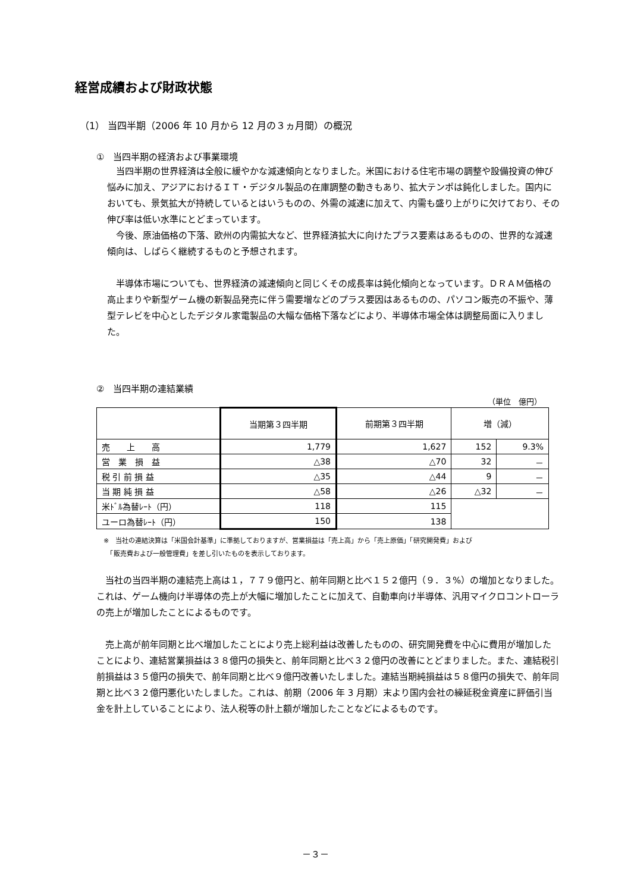経営成績および財政状態
（1） 当四半期（2006 年 10 月から 12 月の３ヵ月間）の概況
①　当四半期の経済および事業環境
　当四半期の世界経済は全般に緩やかな減速傾向となりました。米国における住宅市場の調整や設備投資の伸び悩みに加え、アジアにおけるＩＴ・デジタル製品の在庫調整の動きもあり、拡大テンポは鈍化しました。国内においても、景気拡大が持続しているとはいうものの、外需の減速に加えて、内需も盛り上がりに欠けており、その伸び率は低い水準にとどまっています。
　今後、原油価格の下落、欧州の内需拡大など、世界経済拡大に向けたプラス要素はあるものの、世界的な減速傾向は、しばらく継続するものと予想されます。
　半導体市場についても、世界経済の減速傾向と同じくその成長率は鈍化傾向となっています。ＤＲＡＭ価格の高止まりや新型ゲーム機の新製品発売に伴う需要増などのプラス要因はあるものの、パソコン販売の不振や、薄型テレビを中心としたデジタル家電製品の大幅な価格下落などにより、半導体市場全体は調整局面に入りました。
②　当四半期の連結業績
（単位　億円）
| | 当期第３四半期 | 前期第３四半期 | 増（減） | |
| --- | --- | --- | --- | --- |
| 売 上 高 | 1,779 | 1,627 | 152 | 9.3% |
| 営 業 損 益 | △38 | △70 | 32 | － |
| 税 引 前 損 益 | △35 | △44 | 9 | － |
| 当 期 純 損 益 | △58 | △26 | △32 | － |
| 米ﾄﾞﾙ為替ﾚｰﾄ（円） | 118 | 115 | | |
| ユーロ為替ﾚｰﾄ（円） | 150 | 138 | | |
※　当社の連結決算は「米国会計基準」に準拠しておりますが、営業損益は「売上高」から「売上原価」「研究開発費」および
　「販売費および一般管理費」を差し引いたものを表示しております。
　当社の当四半期の連結売上高は１，７７９億円と、前年同期と比べ１５２億円（９．３%）の増加となりました。これは、ゲーム機向け半導体の売上が大幅に増加したことに加えて、自動車向け半導体、汎用マイクロコントローラの売上が増加したことによるものです。
　売上高が前年同期と比べ増加したことにより売上総利益は改善したものの、研究開発費を中心に費用が増加したことにより、連結営業損益は３８億円の損失と、前年同期と比べ３２億円の改善にとどまりました。また、連結税引前損益は３５億円の損失で、前年同期と比べ９億円改善いたしました。連結当期純損益は５８億円の損失で、前年同期と比べ３２億円悪化いたしました。これは、前期（2006 年 3 月期）末より国内会社の繰延税金資産に評価引当金を計上していることにより、法人税等の計上額が増加したことなどによるものです。
－３－